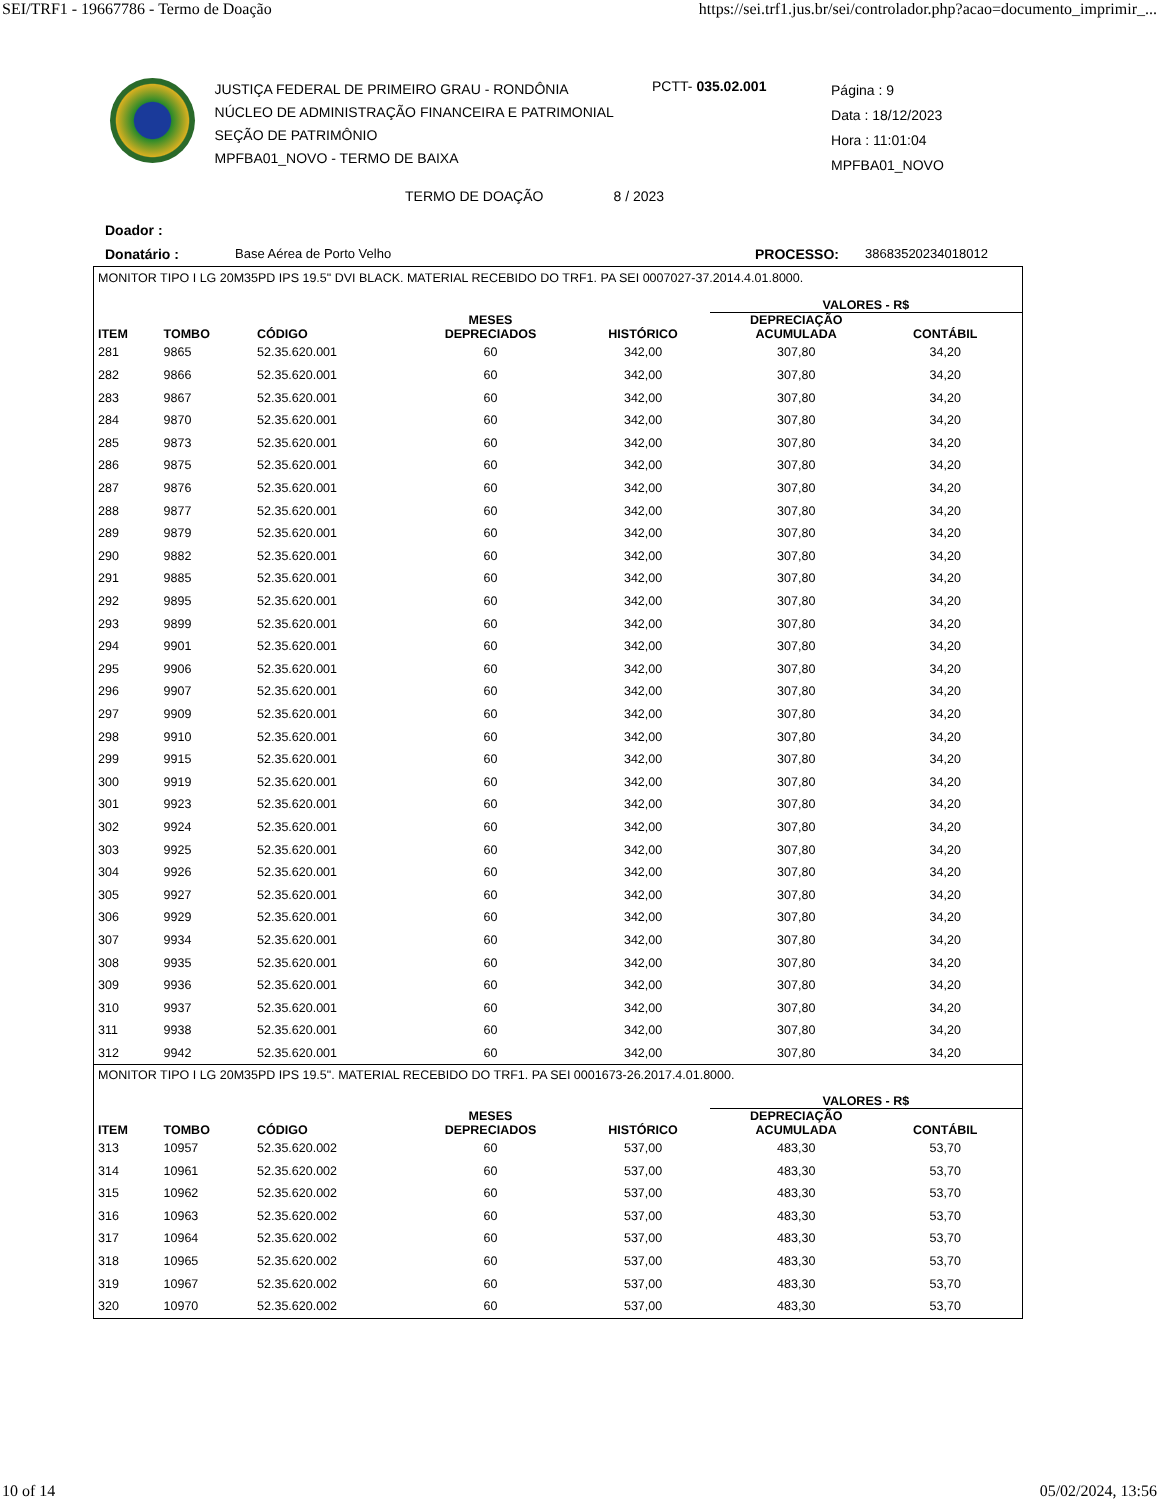SEI/TRF1 - 19667786 - Termo de Doação https://sei.trf1.jus.br/sei/controlador.php?acao=documento_imprimir_...
JUSTIÇA FEDERAL DE PRIMEIRO GRAU - RONDÔNIA
NÚCLEO DE ADMINISTRAÇÃO FINANCEIRA E PATRIMONIAL
SEÇÃO DE PATRIMÔNIO
MPFBA01_NOVO - TERMO DE BAIXA
PCTT- 035.02.001
Página : 9
Data : 18/12/2023
Hora : 11:01:04
MPFBA01_NOVO
TERMO DE DOAÇÃO 8 / 2023
Doador :
Donatário : Base Aérea de Porto Velho PROCESSO: 38683520234018012
| MONITOR TIPO I LG 20M35PD IPS 19.5" DVI BLACK. MATERIAL RECEBIDO DO TRF1. PA SEI 0007027-37.2014.4.01.8000. | | | | | | | |
| | | | | | VALORES - R$ | | |
| ITEM | TOMBO | CÓDIGO | MESES DEPRECIADOS | HISTÓRICO | DEPRECIAÇÃO ACUMULADA | CONTÁBIL | |
| 281 | 9865 | 52.35.620.001 | 60 | 342,00 | 307,80 | 34,20 | |
| 282 | 9866 | 52.35.620.001 | 60 | 342,00 | 307,80 | 34,20 | |
| 283 | 9867 | 52.35.620.001 | 60 | 342,00 | 307,80 | 34,20 | |
| 284 | 9870 | 52.35.620.001 | 60 | 342,00 | 307,80 | 34,20 | |
| 285 | 9873 | 52.35.620.001 | 60 | 342,00 | 307,80 | 34,20 | |
| 286 | 9875 | 52.35.620.001 | 60 | 342,00 | 307,80 | 34,20 | |
| 287 | 9876 | 52.35.620.001 | 60 | 342,00 | 307,80 | 34,20 | |
| 288 | 9877 | 52.35.620.001 | 60 | 342,00 | 307,80 | 34,20 | |
| 289 | 9879 | 52.35.620.001 | 60 | 342,00 | 307,80 | 34,20 | |
| 290 | 9882 | 52.35.620.001 | 60 | 342,00 | 307,80 | 34,20 | |
| 291 | 9885 | 52.35.620.001 | 60 | 342,00 | 307,80 | 34,20 | |
| 292 | 9895 | 52.35.620.001 | 60 | 342,00 | 307,80 | 34,20 | |
| 293 | 9899 | 52.35.620.001 | 60 | 342,00 | 307,80 | 34,20 | |
| 294 | 9901 | 52.35.620.001 | 60 | 342,00 | 307,80 | 34,20 | |
| 295 | 9906 | 52.35.620.001 | 60 | 342,00 | 307,80 | 34,20 | |
| 296 | 9907 | 52.35.620.001 | 60 | 342,00 | 307,80 | 34,20 | |
| 297 | 9909 | 52.35.620.001 | 60 | 342,00 | 307,80 | 34,20 | |
| 298 | 9910 | 52.35.620.001 | 60 | 342,00 | 307,80 | 34,20 | |
| 299 | 9915 | 52.35.620.001 | 60 | 342,00 | 307,80 | 34,20 | |
| 300 | 9919 | 52.35.620.001 | 60 | 342,00 | 307,80 | 34,20 | |
| 301 | 9923 | 52.35.620.001 | 60 | 342,00 | 307,80 | 34,20 | |
| 302 | 9924 | 52.35.620.001 | 60 | 342,00 | 307,80 | 34,20 | |
| 303 | 9925 | 52.35.620.001 | 60 | 342,00 | 307,80 | 34,20 | |
| 304 | 9926 | 52.35.620.001 | 60 | 342,00 | 307,80 | 34,20 | |
| 305 | 9927 | 52.35.620.001 | 60 | 342,00 | 307,80 | 34,20 | |
| 306 | 9929 | 52.35.620.001 | 60 | 342,00 | 307,80 | 34,20 | |
| 307 | 9934 | 52.35.620.001 | 60 | 342,00 | 307,80 | 34,20 | |
| 308 | 9935 | 52.35.620.001 | 60 | 342,00 | 307,80 | 34,20 | |
| 309 | 9936 | 52.35.620.001 | 60 | 342,00 | 307,80 | 34,20 | |
| 310 | 9937 | 52.35.620.001 | 60 | 342,00 | 307,80 | 34,20 | |
| 311 | 9938 | 52.35.620.001 | 60 | 342,00 | 307,80 | 34,20 | |
| 312 | 9942 | 52.35.620.001 | 60 | 342,00 | 307,80 | 34,20 | |
| MONITOR TIPO I LG 20M35PD IPS 19.5". MATERIAL RECEBIDO DO TRF1. PA SEI 0001673-26.2017.4.01.8000. | | | | | | | |
| | | | | | VALORES - R$ | | |
| ITEM | TOMBO | CÓDIGO | MESES DEPRECIADOS | HISTÓRICO | DEPRECIAÇÃO ACUMULADA | CONTÁBIL | |
| 313 | 10957 | 52.35.620.002 | 60 | 537,00 | 483,30 | 53,70 | |
| 314 | 10961 | 52.35.620.002 | 60 | 537,00 | 483,30 | 53,70 | |
| 315 | 10962 | 52.35.620.002 | 60 | 537,00 | 483,30 | 53,70 | |
| 316 | 10963 | 52.35.620.002 | 60 | 537,00 | 483,30 | 53,70 | |
| 317 | 10964 | 52.35.620.002 | 60 | 537,00 | 483,30 | 53,70 | |
| 318 | 10965 | 52.35.620.002 | 60 | 537,00 | 483,30 | 53,70 | |
| 319 | 10967 | 52.35.620.002 | 60 | 537,00 | 483,30 | 53,70 | |
| 320 | 10970 | 52.35.620.002 | 60 | 537,00 | 483,30 | 53,70 | |
10 of 14 05/02/2024, 13:56